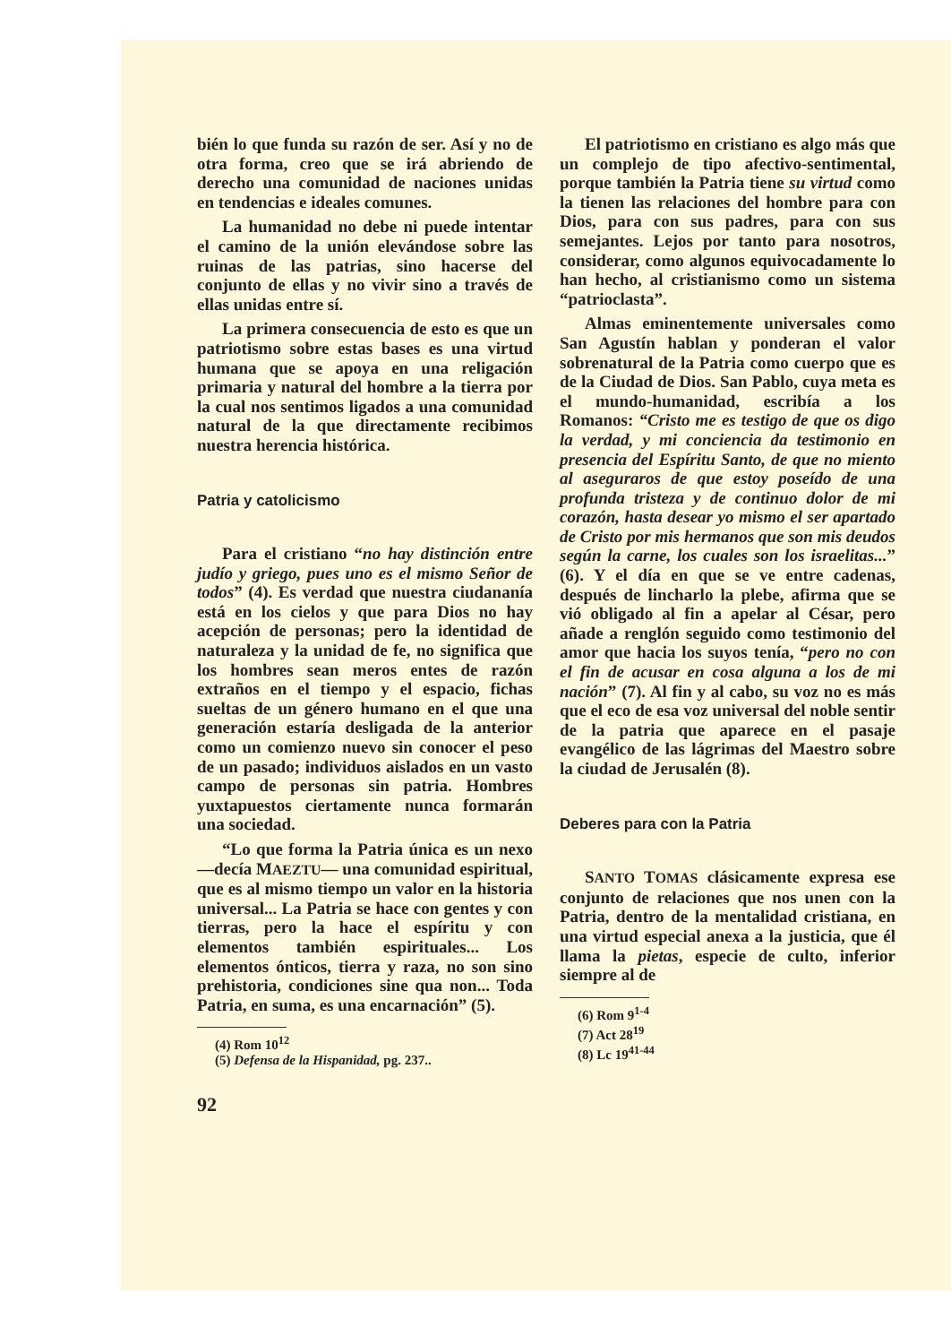bién lo que funda su razón de ser. Así y no de otra forma, creo que se irá abriendo de derecho una comunidad de naciones unidas en tendencias e ideales comunes.
La humanidad no debe ni puede intentar el camino de la unión elevándose sobre las ruinas de las patrias, sino hacerse del conjunto de ellas y no vivir sino a través de ellas unidas entre sí.
La primera consecuencia de esto es que un patriotismo sobre estas bases es una virtud humana que se apoya en una religación primaria y natural del hombre a la tierra por la cual nos sentimos ligados a una comunidad natural de la que directamente recibimos nuestra herencia histórica.
Patria y catolicismo
Para el cristiano “no hay distinción entre judío y griego, pues uno es el mismo Señor de todos” (4). Es verdad que nuestra ciudananía está en los cielos y que para Dios no hay acepción de personas; pero la identidad de naturaleza y la unidad de fe, no significa que los hombres sean meros entes de razón extraños en el tiempo y el espacio, fichas sueltas de un género humano en el que una generación estaría desligada de la anterior como un comienzo nuevo sin conocer el peso de un pasado; individuos aislados en un vasto campo de personas sin patria. Hombres yuxtapuestos ciertamente nunca formarán una sociedad.
“Lo que forma la Patria única es un nexo —decía MAEZTU— una comunidad espiritual, que es al mismo tiempo un valor en la historia universal... La Patria se hace con gentes y con tierras, pero la hace el espíritu y con elementos también espirituales... Los elementos ónticos, tierra y raza, no son sino prehistoria, condiciones sine qua non... Toda Patria, en suma, es una encarnación” (5).
(4) Rom 10<sup>12</sup>
(5) Defensa de la Hispanidad, pg. 237..
92
El patriotismo en cristiano es algo más que un complejo de tipo afectivo-sentimental, porque también la Patria tiene su virtud como la tienen las relaciones del hombre para con Dios, para con sus padres, para con sus semejantes. Lejos por tanto para nosotros, considerar, como algunos equivocadamente lo han hecho, al cristianismo como un sistema “patrioclasta”.
Almas eminentemente universales como San Agustín hablan y ponderan el valor sobrenatural de la Patria como cuerpo que es de la Ciudad de Dios. San Pablo, cuya meta es el mundo-humanidad, escribía a los Romanos: “Cristo me es testigo de que os digo la verdad, y mi conciencia da testimonio en presencia del Espíritu Santo, de que no miento al aseguraros de que estoy poseído de una profunda tristeza y de continuo dolor de mi corazón, hasta desear yo mismo el ser apartado de Cristo por mis hermanos que son mis deudos según la carne, los cuales son los israelitas...” (6). Y el día en que se ve entre cadenas, después de lincharlo la plebe, afirma que se vió obligado al fin a apelar al César, pero añade a renglón seguido como testimonio del amor que hacia los suyos tenía, “pero no con el fin de acusar en cosa alguna a los de mi nación” (7). Al fin y al cabo, su voz no es más que el eco de esa voz universal del noble sentir de la patria que aparece en el pasaje evangélico de las lágrimas del Maestro sobre la ciudad de Jerusalén (8).
Deberes para con la Patria
SANTO TOMAS clásicamente expresa ese conjunto de relaciones que nos unen con la Patria, dentro de la mentalidad cristiana, en una virtud especial anexa a la justicia, que él llama la pietas, especie de culto, inferior siempre al de
(6) Rom 9<sup>1-4</sup>
(7) Act 28<sup>19</sup>
(8) Lc 19<sup>41-44</sup>